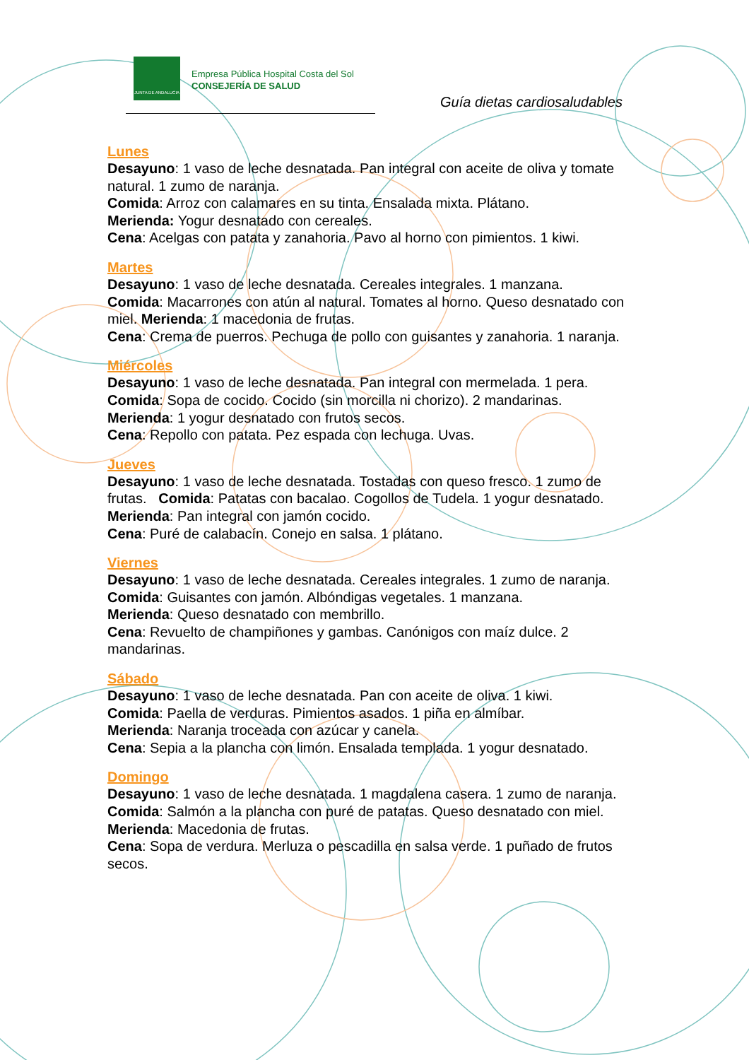JUNTA DE ANDALUCIA
Empresa Pública Hospital Costa del Sol
CONSEJERÍA DE SALUD
Guía dietas cardiosaludables
Lunes
Desayuno: 1 vaso de leche desnatada. Pan integral con aceite de oliva y tomate natural. 1 zumo de naranja.
Comida: Arroz con calamares en su tinta. Ensalada mixta. Plátano.
Merienda: Yogur desnatado con cereales.
Cena: Acelgas con patata y zanahoria. Pavo al horno con pimientos. 1 kiwi.
Martes
Desayuno: 1 vaso de leche desnatada. Cereales integrales. 1 manzana.
Comida: Macarrones con atún al natural. Tomates al horno. Queso desnatado con miel. Merienda: 1 macedonia de frutas.
Cena: Crema de puerros. Pechuga de pollo con guisantes y zanahoria. 1 naranja.
Miércoles
Desayuno: 1 vaso de leche desnatada. Pan integral con mermelada. 1 pera.
Comida: Sopa de cocido. Cocido (sin morcilla ni chorizo). 2 mandarinas.
Merienda: 1 yogur desnatado con frutos secos.
Cena: Repollo con patata. Pez espada con lechuga. Uvas.
Jueves
Desayuno: 1 vaso de leche desnatada. Tostadas con queso fresco. 1 zumo de frutas. Comida: Patatas con bacalao. Cogollos de Tudela. 1 yogur desnatado.
Merienda: Pan integral con jamón cocido.
Cena: Puré de calabacín. Conejo en salsa. 1 plátano.
Viernes
Desayuno: 1 vaso de leche desnatada. Cereales integrales. 1 zumo de naranja. Comida: Guisantes con jamón. Albóndigas vegetales. 1 manzana.
Merienda: Queso desnatado con membrillo.
Cena: Revuelto de champiñones y gambas. Canónigos con maíz dulce. 2 mandarinas.
Sábado
Desayuno: 1 vaso de leche desnatada. Pan con aceite de oliva. 1 kiwi.
Comida: Paella de verduras. Pimientos asados. 1 piña en almíbar.
Merienda: Naranja troceada con azúcar y canela.
Cena: Sepia a la plancha con limón. Ensalada templada. 1 yogur desnatado.
Domingo
Desayuno: 1 vaso de leche desnatada. 1 magdalena casera. 1 zumo de naranja. Comida: Salmón a la plancha con puré de patatas. Queso desnatado con miel. Merienda: Macedonia de frutas.
Cena: Sopa de verdura. Merluza o pescadilla en salsa verde. 1 puñado de frutos secos.